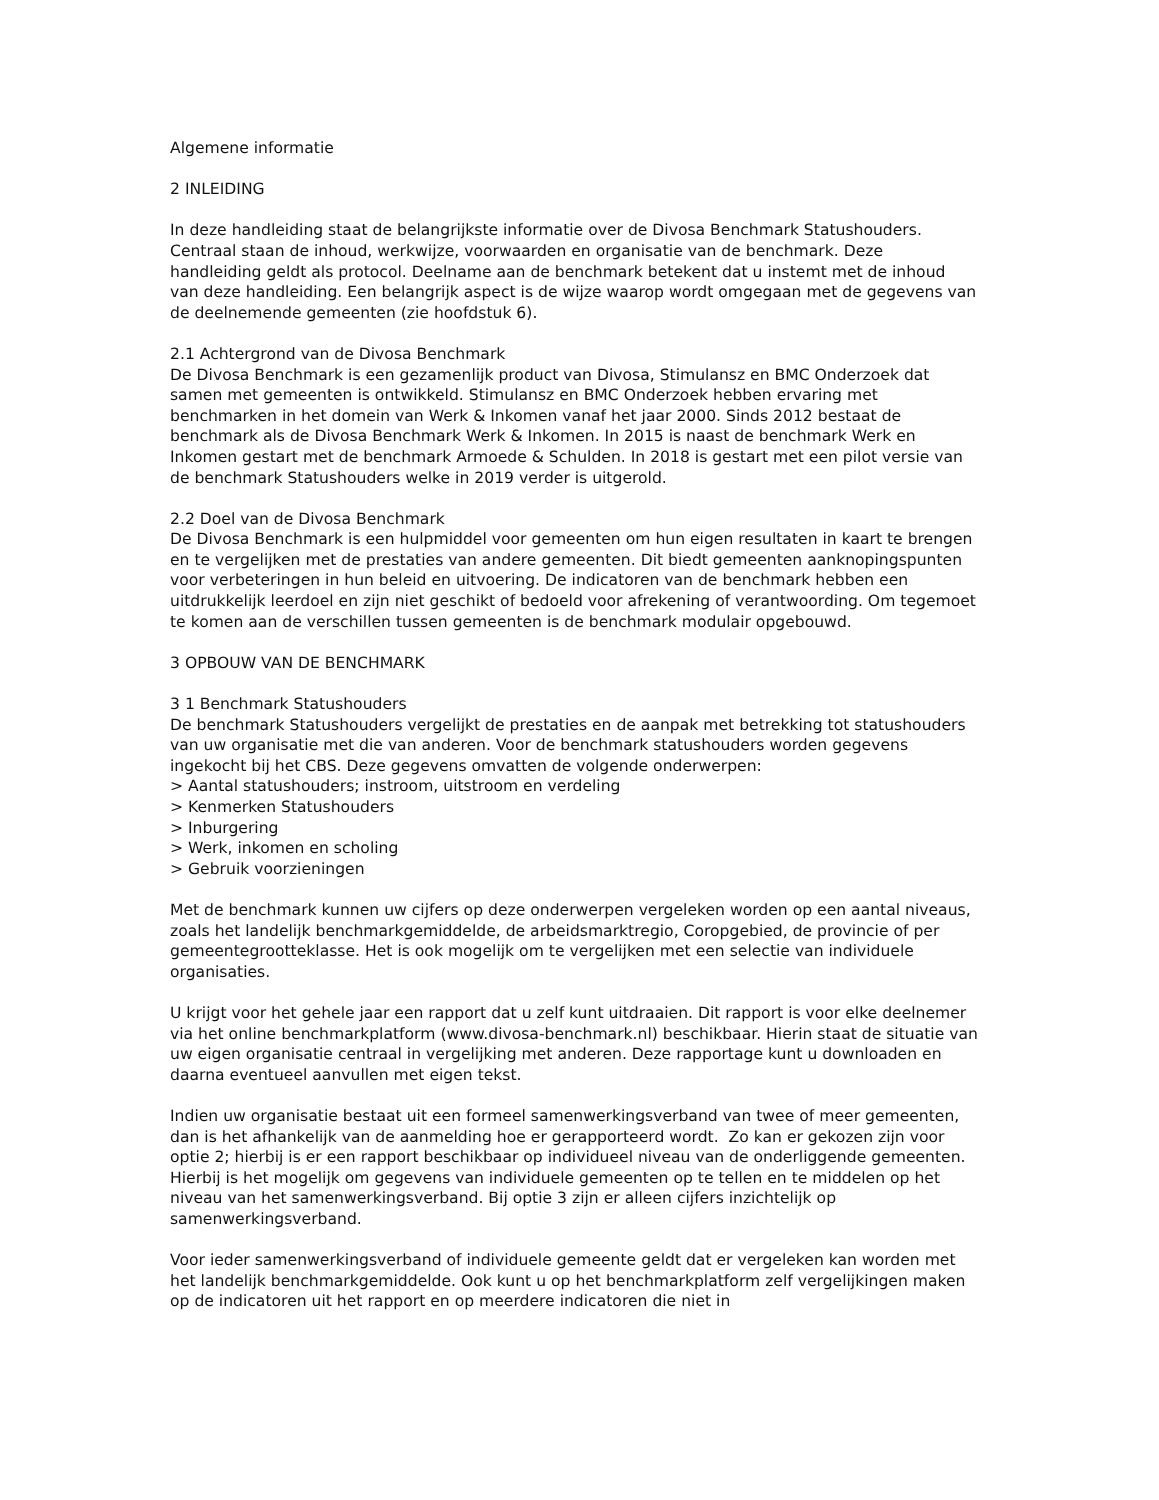Algemene informatie
2 INLEIDING
In deze handleiding staat de belangrijkste informatie over de Divosa Benchmark Statushouders. Centraal staan de inhoud, werkwijze, voorwaarden en organisatie van de benchmark. Deze handleiding geldt als protocol. Deelname aan de benchmark betekent dat u instemt met de inhoud van deze handleiding. Een belangrijk aspect is de wijze waarop wordt omgegaan met de gegevens van de deelnemende gemeenten (zie hoofdstuk 6).
2.1 Achtergrond van de Divosa Benchmark
De Divosa Benchmark is een gezamenlijk product van Divosa, Stimulansz en BMC Onderzoek dat samen met gemeenten is ontwikkeld. Stimulansz en BMC Onderzoek hebben ervaring met benchmarken in het domein van Werk & Inkomen vanaf het jaar 2000. Sinds 2012 bestaat de benchmark als de Divosa Benchmark Werk & Inkomen. In 2015 is naast de benchmark Werk en Inkomen gestart met de benchmark Armoede & Schulden. In 2018 is gestart met een pilot versie van de benchmark Statushouders welke in 2019 verder is uitgerold.
2.2 Doel van de Divosa Benchmark
De Divosa Benchmark is een hulpmiddel voor gemeenten om hun eigen resultaten in kaart te brengen en te vergelijken met de prestaties van andere gemeenten. Dit biedt gemeenten aanknopingspunten voor verbeteringen in hun beleid en uitvoering. De indicatoren van de benchmark hebben een uitdrukkelijk leerdoel en zijn niet geschikt of bedoeld voor afrekening of verantwoording. Om tegemoet te komen aan de verschillen tussen gemeenten is de benchmark modulair opgebouwd.
3 OPBOUW VAN DE BENCHMARK
3 1 Benchmark Statushouders
De benchmark Statushouders vergelijkt de prestaties en de aanpak met betrekking tot statushouders van uw organisatie met die van anderen. Voor de benchmark statushouders worden gegevens ingekocht bij het CBS. Deze gegevens omvatten de volgende onderwerpen:
> Aantal statushouders; instroom, uitstroom en verdeling
> Kenmerken Statushouders
> Inburgering
> Werk, inkomen en scholing
> Gebruik voorzieningen
Met de benchmark kunnen uw cijfers op deze onderwerpen vergeleken worden op een aantal niveaus, zoals het landelijk benchmarkgemiddelde, de arbeidsmarktregio, Coropgebied, de provincie of per gemeentegrootteklasse. Het is ook mogelijk om te vergelijken met een selectie van individuele organisaties.
U krijgt voor het gehele jaar een rapport dat u zelf kunt uitdraaien. Dit rapport is voor elke deelnemer via het online benchmarkplatform (www.divosa-benchmark.nl) beschikbaar. Hierin staat de situatie van uw eigen organisatie centraal in vergelijking met anderen. Deze rapportage kunt u downloaden en daarna eventueel aanvullen met eigen tekst.
Indien uw organisatie bestaat uit een formeel samenwerkingsverband van twee of meer gemeenten, dan is het afhankelijk van de aanmelding hoe er gerapporteerd wordt. Zo kan er gekozen zijn voor optie 2; hierbij is er een rapport beschikbaar op individueel niveau van de onderliggende gemeenten. Hierbij is het mogelijk om gegevens van individuele gemeenten op te tellen en te middelen op het niveau van het samenwerkingsverband. Bij optie 3 zijn er alleen cijfers inzichtelijk op samenwerkingsverband.
Voor ieder samenwerkingsverband of individuele gemeente geldt dat er vergeleken kan worden met het landelijk benchmarkgemiddelde. Ook kunt u op het benchmarkplatform zelf vergelijkingen maken op de indicatoren uit het rapport en op meerdere indicatoren die niet in